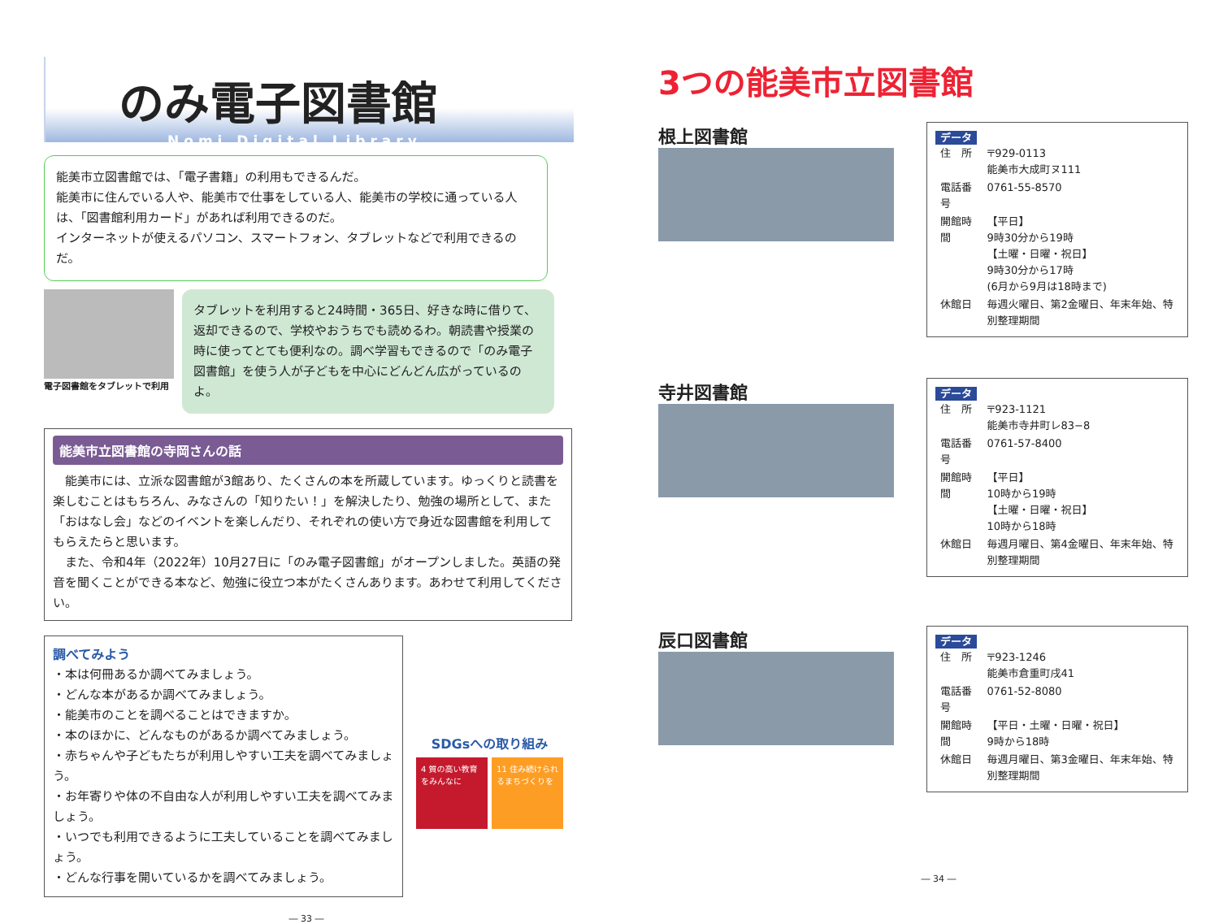のみ電子図書館
Nomi Digital Library
能美市立図書館では、「電子書籍」の利用もできるんだ。
能美市に住んでいる人や、能美市で仕事をしている人、能美市の学校に通っている人は、「図書館利用カード」があれば利用できるのだ。
インターネットが使えるパソコン、スマートフォン、タブレットなどで利用できるのだ。
電子図書館をタブレットで利用
タブレットを利用すると24時間・365日、好きな時に借りて、返却できるので、学校やおうちでも読めるわ。朝読書や授業の時に使ってとても便利なの。調べ学習もできるので「のみ電子図書館」を使う人が子どもを中心にどんどん広がっているのよ。
能美市立図書館の寺岡さんの話
能美市には、立派な図書館が3館あり、たくさんの本を所蔵しています。ゆっくりと読書を楽しむことはもちろん、みなさんの「知りたい！」を解決したり、勉強の場所として、また「おはなし会」などのイベントを楽しんだり、それぞれの使い方で身近な図書館を利用してもらえたらと思います。
また、令和4年（2022年）10月27日に「のみ電子図書館」がオープンしました。英語の発音を聞くことができる本など、勉強に役立つ本がたくさんあります。あわせて利用してください。
調べてみよう
・本は何冊あるか調べてみましょう。
・どんな本があるか調べてみましょう。
・能美市のことを調べることはできますか。
・本のほかに、どんなものがあるか調べてみましょう。
・赤ちゃんや子どもたちが利用しやすい工夫を調べてみましょう。
・お年寄りや体の不自由な人が利用しやすい工夫を調べてみましょう。
・いつでも利用できるように工夫していることを調べてみましょう。
・どんな行事を開いているかを調べてみましょう。
SDGsへの取り組み
4 質の高い教育をみんなに 11 住み続けられるまちづくりを
― 33 ―
3つの能美市立図書館
根上図書館
データ
| 住 所 | 〒929-0113 能美市大成町ヌ111 |
| 電話番号 | 0761-55-8570 |
| 開館時間 | 【平日】 9時30分から19時 【土曜・日曜・祝日】 9時30分から17時 (6月から9月は18時まで) |
| 休館日 | 毎週火曜日、第2金曜日、年末年始、特別整理期間 |
寺井図書館
データ
| 住 所 | 〒923-1121 能美市寺井町レ83−8 |
| 電話番号 | 0761-57-8400 |
| 開館時間 | 【平日】 10時から19時 【土曜・日曜・祝日】 10時から18時 |
| 休館日 | 毎週月曜日、第4金曜日、年末年始、特別整理期間 |
辰口図書館
データ
| 住 所 | 〒923-1246 能美市倉重町戌41 |
| 電話番号 | 0761-52-8080 |
| 開館時間 | 【平日・土曜・日曜・祝日】 9時から18時 |
| 休館日 | 毎週月曜日、第3金曜日、年末年始、特別整理期間 |
― 34 ―